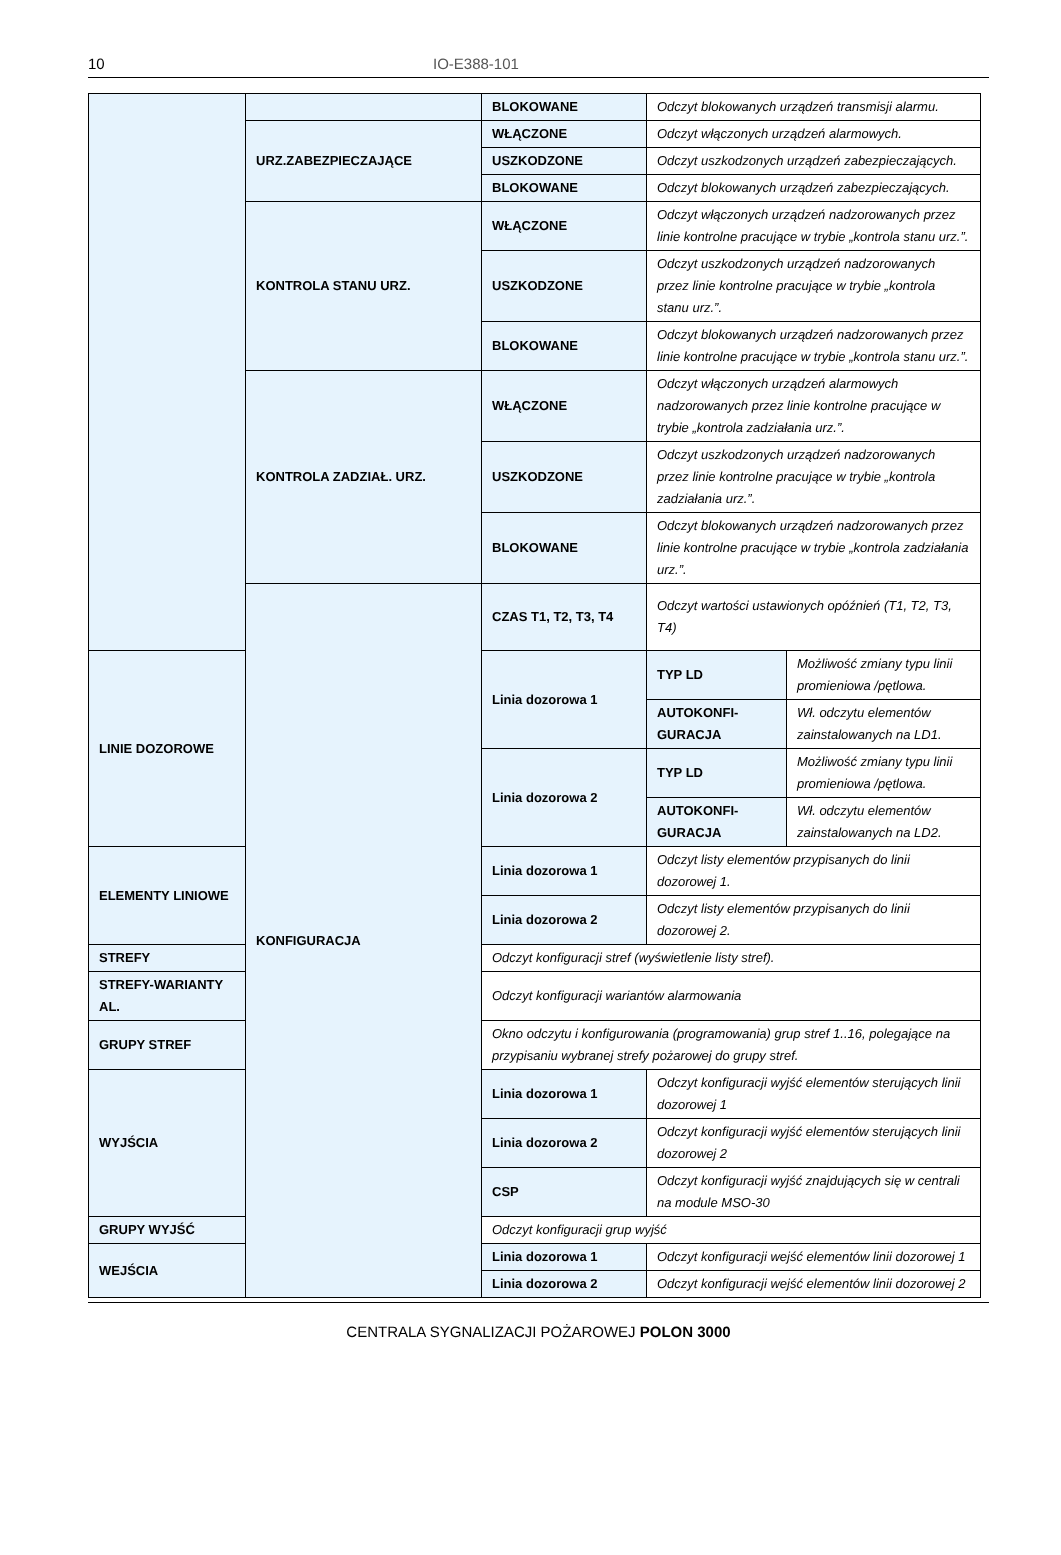10 IO-E388-101
| | | BLOKOWANE | Odczyt blokowanych urządzeń transmisji alarmu. | |
| | URZ.ZABEZPIECZAJĄCE | WŁĄCZONE | Odczyt włączonych urządzeń alarmowych. | |
| | | USZKODZONE | Odczyt uszkodzonych urządzeń zabezpieczających. | |
| | | BLOKOWANE | Odczyt blokowanych urządzeń zabezpieczających. | |
| | KONTROLA STANU URZ. | WŁĄCZONE | Odczyt włączonych urządzeń nadzorowanych przez linie kontrolne pracujące w trybie „kontrola stanu urz.”. | |
| | | USZKODZONE | Odczyt uszkodzonych urządzeń nadzorowanych przez linie kontrolne pracujące w trybie „kontrola stanu urz.”. | |
| | | BLOKOWANE | Odczyt blokowanych urządzeń nadzorowanych przez linie kontrolne pracujące w trybie „kontrola stanu urz.”. | |
| | KONTROLA ZADZIAŁ. URZ. | WŁĄCZONE | Odczyt włączonych urządzeń alarmowych nadzorowanych przez linie kontrolne pracujące w trybie „kontrola zadziałania urz.”. | |
| | | USZKODZONE | Odczyt uszkodzonych urządzeń nadzorowanych przez linie kontrolne pracujące w trybie „kontrola zadziałania urz.”. | |
| | | BLOKOWANE | Odczyt blokowanych urządzeń nadzorowanych przez linie kontrolne pracujące w trybie „kontrola zadziałania urz.”. | |
| | KONFIGURACJA | CZAS T1, T2, T3, T4 | Odczyt wartości ustawionych opóźnień (T1, T2, T3, T4) | |
| LINIE DOZOROWE | | Linia dozorowa 1 | TYP LD | Możliwość zmiany typu linii promieniowa /pętlowa. |
| | | | AUTOKONFI-GURACJA | Wł. odczytu elementów zainstalowanych na LD1. |
| | | Linia dozorowa 2 | TYP LD | Możliwość zmiany typu linii promieniowa /pętlowa. |
| | | | AUTOKONFI-GURACJA | Wł. odczytu elementów zainstalowanych na LD2. |
| ELEMENTY LINIOWE | | Linia dozorowa 1 | Odczyt listy elementów przypisanych do linii dozorowej 1. | |
| | | Linia dozorowa 2 | Odczyt listy elementów przypisanych do linii dozorowej 2. | |
| STREFY | | Odczyt konfiguracji stref (wyświetlenie listy stref). | | |
| STREFY-WARIANTY AL. | | Odczyt konfiguracji wariantów alarmowania | | |
| GRUPY STREF | | Okno odczytu i konfigurowania (programowania) grup stref 1..16, polegające na przypisaniu wybranej strefy pożarowej do grupy stref. | | |
| WYJŚCIA | | Linia dozorowa 1 | Odczyt konfiguracji wyjść elementów sterujących linii dozorowej 1 | |
| | | Linia dozorowa 2 | Odczyt konfiguracji wyjść elementów sterujących linii dozorowej 2 | |
| | | CSP | Odczyt konfiguracji wyjść znajdujących się w centrali na module MSO-30 | |
| GRUPY WYJŚĆ | | Odczyt konfiguracji grup wyjść | | |
| WEJŚCIA | | Linia dozorowa 1 | Odczyt konfiguracji wejść elementów linii dozorowej 1 | |
| | | Linia dozorowa 2 | Odczyt konfiguracji wejść elementów linii dozorowej 2 | |
CENTRALA SYGNALIZACJI POŻAROWEJ POLON 3000